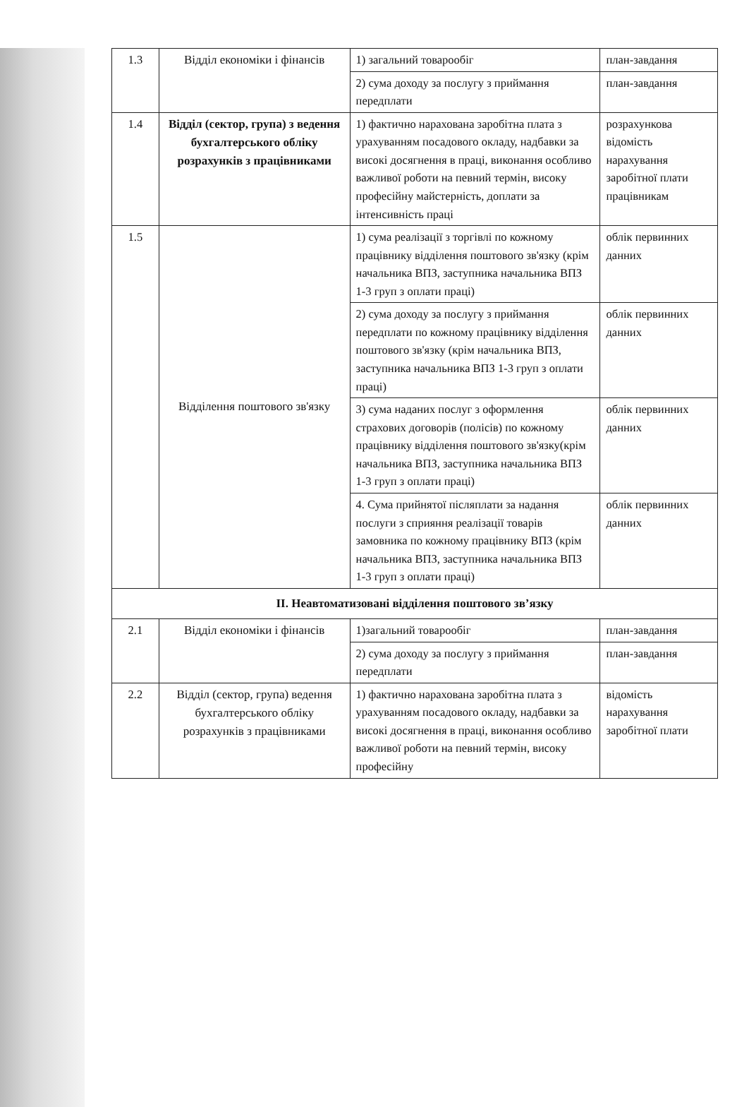| 1.3 | Відділ економіки і фінансів | 1) загальний товарообіг | план-завдання |
| | | 2) сума доходу за послугу з приймання передплати | план-завдання |
| 1.4 | Відділ (сектор, група) з ведення бухгалтерського обліку розрахунків з працівниками | 1) фактично нарахована заробітна плата з урахуванням посадового окладу, надбавки за високі досягнення в праці, виконання особливо важливої роботи на певний термін, високу професійну майстерність, доплати за інтенсивність праці | розрахункова відомість нарахування заробітної плати працівникам |
| 1.5 | Відділення поштового зв'язку | 1) сума реалізації з торгівлі по кожному працівнику відділення поштового зв'язку (крім начальника ВПЗ, заступника начальника ВПЗ 1-3 груп з оплати праці) | облік первинних данних |
| | | 2) сума доходу за послугу з приймання передплати по кожному працівнику відділення поштового зв'язку (крім начальника ВПЗ, заступника начальника ВПЗ 1-3 груп з оплати праці) | облік первинних данних |
| | | 3) сума наданих послуг з оформлення страхових договорів (полісів) по кожному працівнику відділення поштового зв'язку(крім начальника ВПЗ, заступника начальника ВПЗ 1-3 груп з оплати праці) | облік первинних данних |
| | | 4. Сума прийнятої післяплати за надання послуги з сприяння реалізації товарів замовника по кожному працівнику ВПЗ (крім начальника ВПЗ, заступника начальника ВПЗ 1-3 груп з оплати праці) | облік первинних данних |
| ІІ. Неавтоматизовані відділення поштового зв’язку | | | |
| 2.1 | Відділ економіки і фінансів | 1)загальний товарообіг | план-завдання |
| | | 2) сума доходу за послугу з приймання передплати | план-завдання |
| 2.2 | Відділ (сектор, група) ведення бухгалтерського обліку розрахунків з працівниками | 1) фактично нарахована заробітна плата з урахуванням посадового окладу, надбавки за високі досягнення в праці, виконання особливо важливої роботи на певний термін, високу професійну | відомість нарахування заробітної плати |